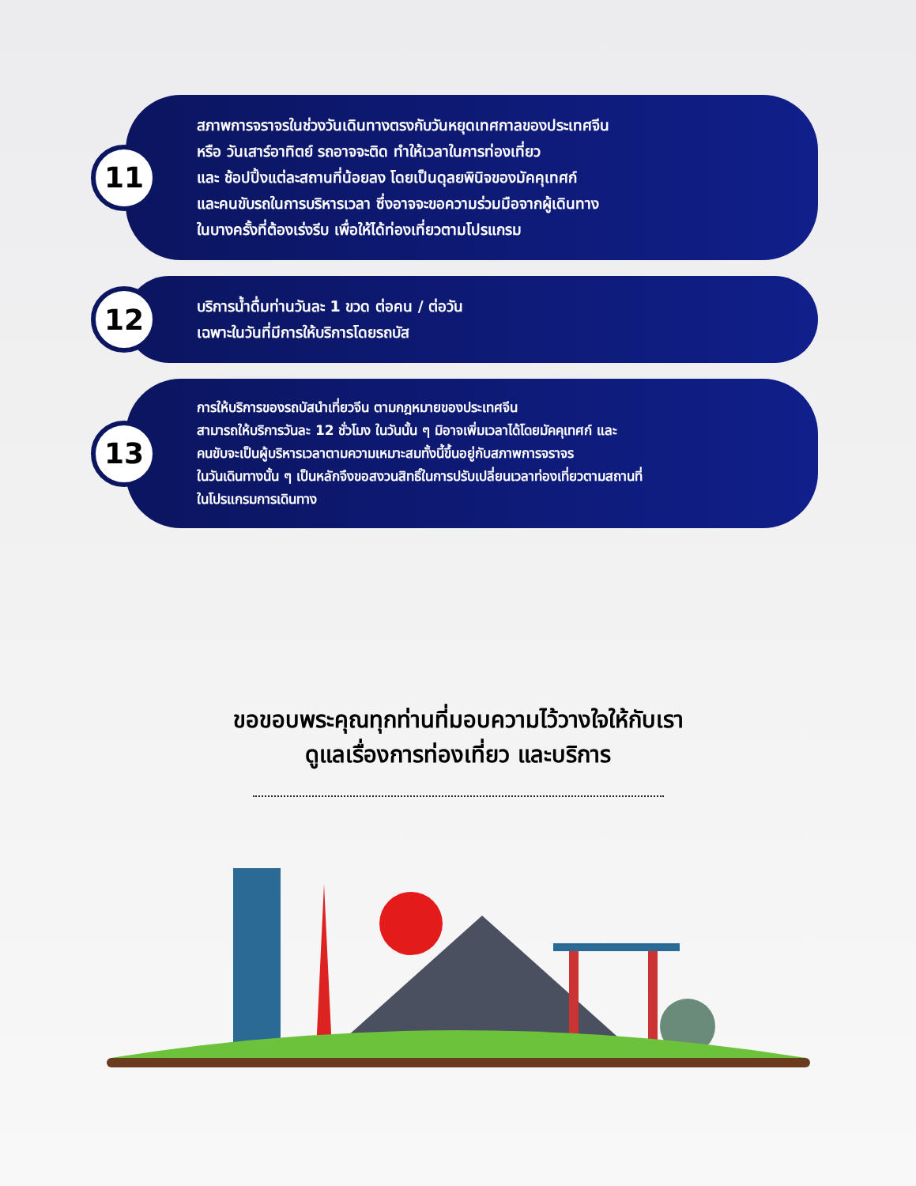11
สภาพการจราจรในช่วงวันเดินทางตรงกับวันหยุดเทศกาลของประเทศจีน
หรือ วันเสาร์อาทิตย์ รถอาจจะติด ทำให้เวลาในการท่องเที่ยว
และ ช้อปปิ้งแต่ละสถานที่น้อยลง โดยเป็นดุลยพินิจของมัคคุเทศก์
และคนขับรถในการบริหารเวลา ซึ่งอาจจะขอความร่วมมือจากผู้เดินทาง
ในบางครั้งที่ต้องเร่งรีบ เพื่อให้ได้ท่องเที่ยวตามโปรแกรม
12
บริการน้ำดื่มท่านวันละ 1 ขวด ต่อคน / ต่อวัน
เฉพาะในวันที่มีการให้บริการโดยรถบัส
13
การให้บริการของรถบัสนำเที่ยวจีน ตามกฎหมายของประเทศจีน
สามารถให้บริการวันละ 12 ชั่วโมง ในวันนั้น ๆ มิอาจเพิ่มเวลาได้โดยมัคคุเทศก์ และ
คนขับจะเป็นผู้บริหารเวลาตามความเหมาะสมทั้งนี้ขึ้นอยู่กับสภาพการจราจร
ในวันเดินทางนั้น ๆ เป็นหลักจึงขอสงวนสิทธิ์ในการปรับเปลี่ยนเวลาท่องเที่ยวตามสถานที่
ในโปรแกรมการเดินทาง
ขอขอบพระคุณทุกท่านที่มอบความไว้วางใจให้กับเรา
ดูแลเรื่องการท่องเที่ยว และบริการ